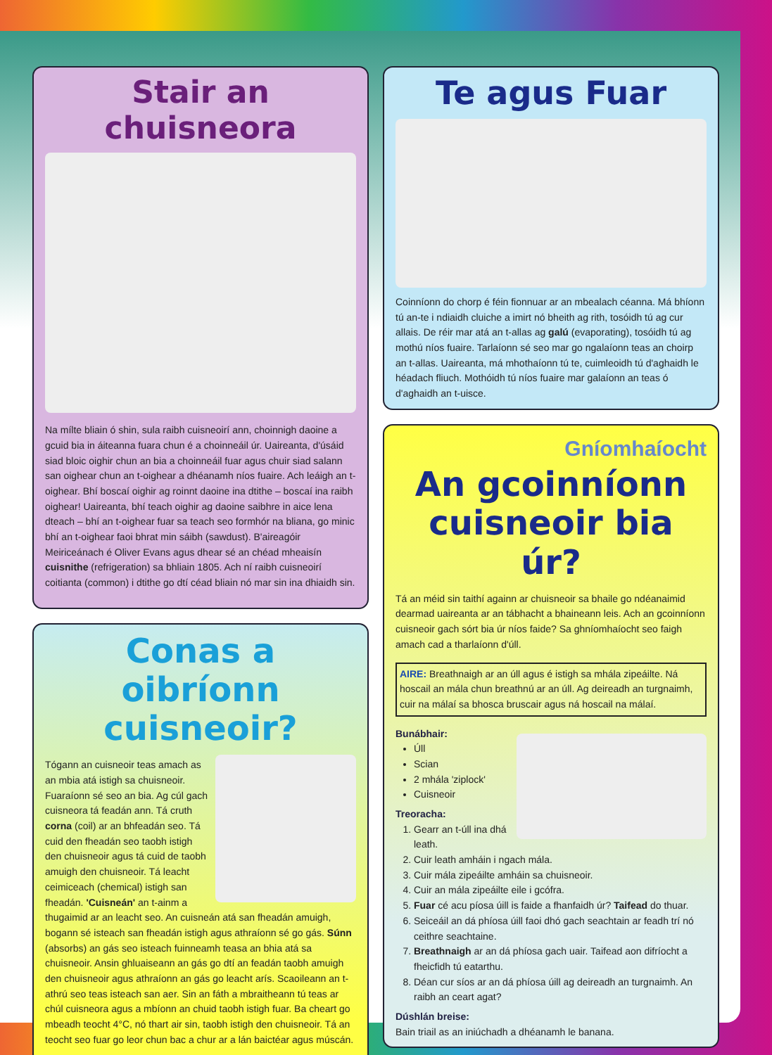Stair an chuisneora
Na mílte bliain ó shin, sula raibh cuisneoirí ann, choinnigh daoine a gcuid bia in áiteanna fuara chun é a choinneáil úr. Uaireanta, d'úsáid siad bloic oighir chun an bia a choinneáil fuar agus chuir siad salann san oighear chun an t-oighear a dhéanamh níos fuaire. Ach leáigh an t-oighear. Bhí boscaí oighir ag roinnt daoine ina dtithe – boscaí ina raibh oighear! Uaireanta, bhí teach oighir ag daoine saibhre in aice lena dteach – bhí an t-oighear fuar sa teach seo formhór na bliana, go minic bhí an t-oighear faoi bhrat min sáibh (sawdust). B'aireagóir Meiriceánach é Oliver Evans agus dhear sé an chéad mheaisín cuisnithe (refrigeration) sa bhliain 1805. Ach ní raibh cuisneoirí coitianta (common) i dtithe go dtí céad bliain nó mar sin ina dhiaidh sin.
Conas a oibríonn cuisneoir?
Tógann an cuisneoir teas amach as an mbia atá istigh sa chuisneoir. Fuaraíonn sé seo an bia. Ag cúl gach cuisneora tá feadán ann. Tá cruth corna (coil) ar an bhfeadán seo. Tá cuid den fheadán seo taobh istigh den chuisneoir agus tá cuid de taobh amuigh den chuisneoir. Tá leacht ceimiceach (chemical) istigh san fheadán. 'Cuisneán' an t-ainm a thugaimid ar an leacht seo. An cuisneán atá san fheadán amuigh, bogann sé isteach san fheadán istigh agus athraíonn sé go gás. Súnn (absorbs) an gás seo isteach fuinneamh teasa an bhia atá sa chuisneoir. Ansin ghluaiseann an gás go dtí an feadán taobh amuigh den chuisneoir agus athraíonn an gás go leacht arís. Scaoileann an t-athrú seo teas isteach san aer. Sin an fáth a mbraitheann tú teas ar chúl cuisneora agus a mbíonn an chuid taobh istigh fuar. Ba cheart go mbeadh teocht 4°C, nó thart air sin, taobh istigh den chuisneoir. Tá an teocht seo fuar go leor chun bac a chur ar a lán baictéar agus múscán.
Te agus Fuar
Coinníonn do chorp é féin fionnuar ar an mbealach céanna. Má bhíonn tú an-te i ndiaidh cluiche a imirt nó bheith ag rith, tosóidh tú ag cur allais. De réir mar atá an t-allas ag galú (evaporating), tosóidh tú ag mothú níos fuaire. Tarlaíonn sé seo mar go ngalaíonn teas an choirp an t-allas. Uaireanta, má mhothaíonn tú te, cuimleoidh tú d'aghaidh le héadach fliuch. Mothóidh tú níos fuaire mar galaíonn an teas ó d'aghaidh an t-uisce.
Gníomhaíocht
An gcoinníonn cuisneoir bia úr?
Tá an méid sin taithí againn ar chuisneoir sa bhaile go ndéanaimid dearmad uaireanta ar an tábhacht a bhaineann leis. Ach an gcoinníonn cuisneoir gach sórt bia úr níos faide? Sa ghníomhaíocht seo faigh amach cad a tharlaíonn d'úll.
AIRE: Breathnaigh ar an úll agus é istigh sa mhála zipeáilte. Ná hoscail an mála chun breathnú ar an úll. Ag deireadh an turgnaimh, cuir na málaí sa bhosca bruscair agus ná hoscail na málaí.
Bunábhair:
Úll
Scian
2 mhála 'ziplock'
Cuisneoir
Treoracha:
1. Gearr an t-úll ina dhá leath.
2. Cuir leath amháin i ngach mála.
3. Cuir mála zipeáilte amháin sa chuisneoir.
4. Cuir an mála zipeáilte eile i gcófra.
5. Fuar cé acu píosa úill is faide a fhanfaidh úr? Taifead do thuar.
6. Seiceáil an dá phíosa úill faoi dhó gach seachtain ar feadh trí nó ceithre seachtaine.
7. Breathnaigh ar an dá phíosa gach uair. Taifead aon difríocht a fheicfidh tú eatarthu.
8. Déan cur síos ar an dá phíosa úill ag deireadh an turgnaimh. An raibh an ceart agat?
Dúshlán breise:
Bain triail as an iniúchadh a dhéanamh le banana.